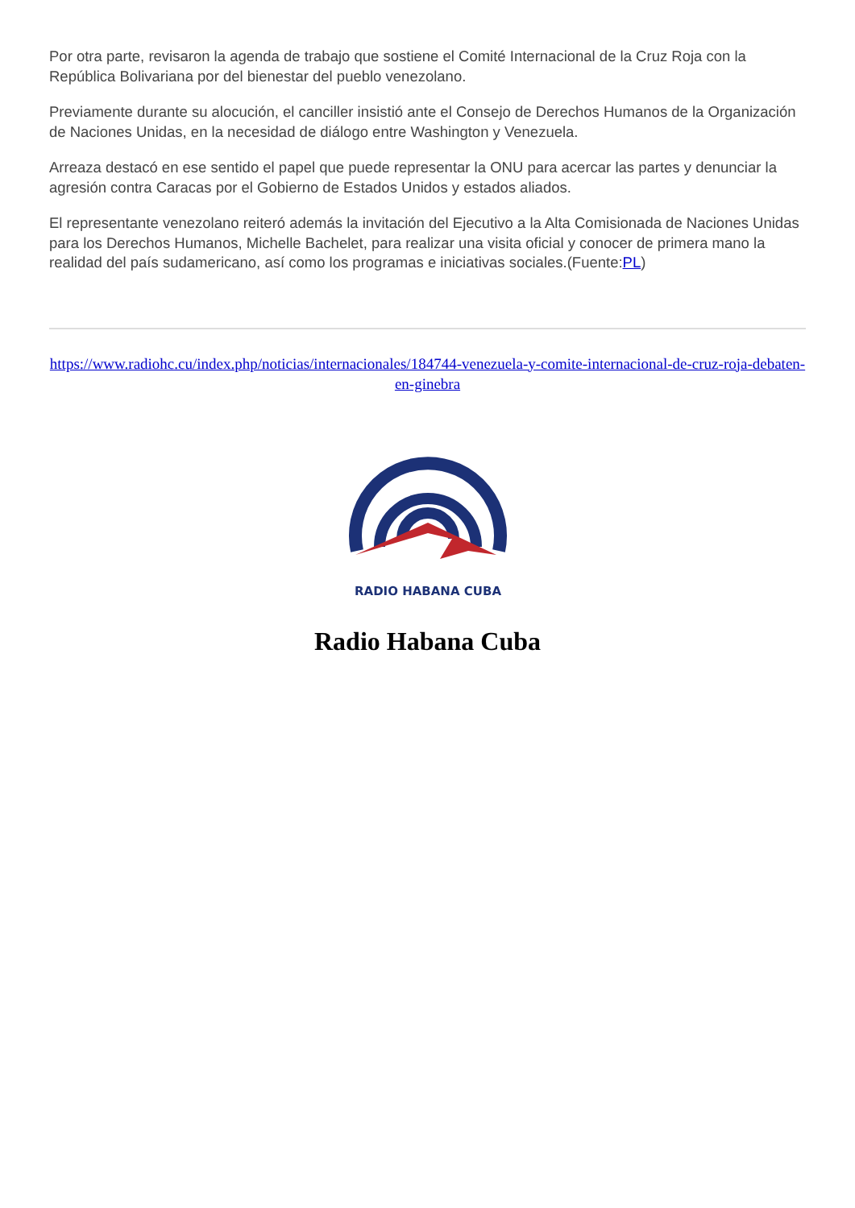Por otra parte, revisaron la agenda de trabajo que sostiene el Comité Internacional de la Cruz Roja con la República Bolivariana por del bienestar del pueblo venezolano.
Previamente durante su alocución, el canciller insistió ante el Consejo de Derechos Humanos de la Organización de Naciones Unidas, en la necesidad de diálogo entre Washington y Venezuela.
Arreaza destacó en ese sentido el papel que puede representar la ONU para acercar las partes y denunciar la agresión contra Caracas por el Gobierno de Estados Unidos y estados aliados.
El representante venezolano reiteró además la invitación del Ejecutivo a la Alta Comisionada de Naciones Unidas para los Derechos Humanos, Michelle Bachelet, para realizar una visita oficial y conocer de primera mano la realidad del país sudamericano, así como los programas e iniciativas sociales.(Fuente:PL)
https://www.radiohc.cu/index.php/noticias/internacionales/184744-venezuela-y-comite-internacional-de-cruz-roja-debaten-en-ginebra
RADIO HABANA CUBA
Radio Habana Cuba